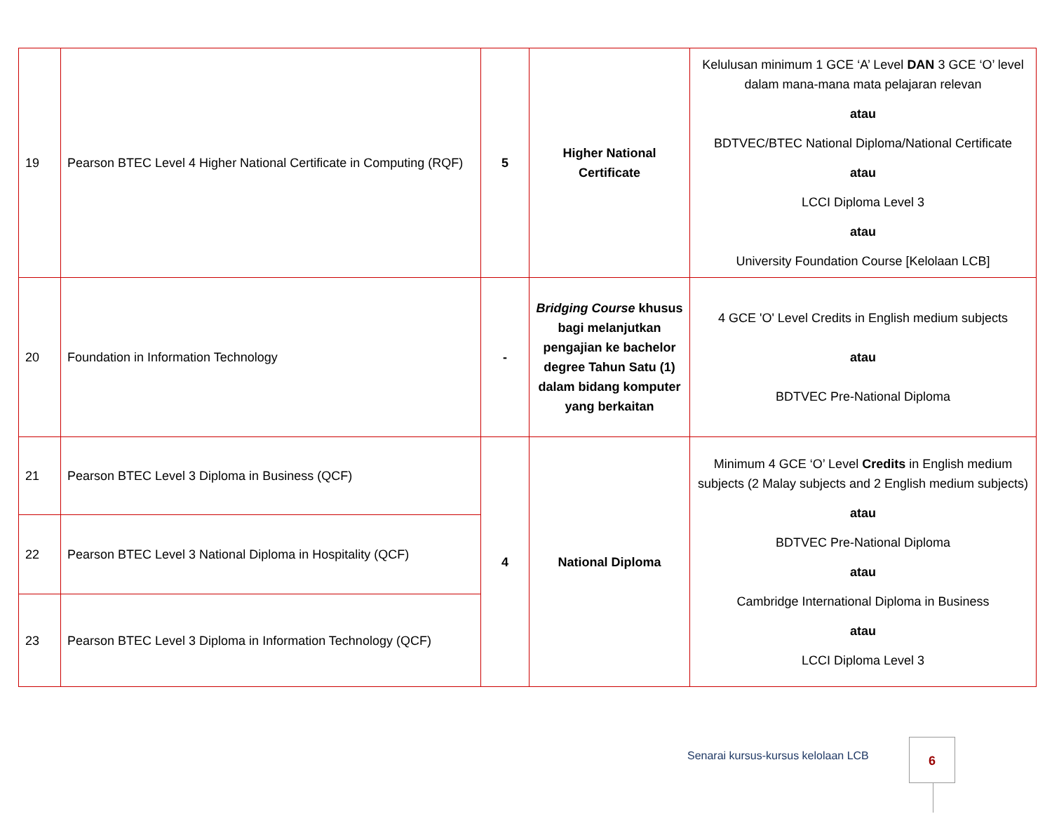| 19 | Pearson BTEC Level 4 Higher National Certificate in Computing (RQF) | 5 | Higher National Certificate | Kelulusan minimum 1 GCE ‘A’ Level DAN 3 GCE ‘O’ level dalam mana-mana mata pelajaran relevan atau BDTVEC/BTEC National Diploma/National Certificate atau LCCI Diploma Level 3 atau University Foundation Course [Kelolaan LCB] |
| 20 | Foundation in Information Technology | - | Bridging Course khusus bagi melanjutkan pengajian ke bachelor degree Tahun Satu (1) dalam bidang komputer yang berkaitan | 4 GCE 'O' Level Credits in English medium subjects atau BDTVEC Pre-National Diploma |
| 21 | Pearson BTEC Level 3 Diploma in Business (QCF) | 4 | National Diploma | Minimum 4 GCE ‘O’ Level Credits in English medium subjects (2 Malay subjects and 2 English medium subjects) atau BDTVEC Pre-National Diploma atau Cambridge International Diploma in Business atau LCCI Diploma Level 3 |
| 22 | Pearson BTEC Level 3 National Diploma in Hospitality (QCF) | | | |
| 23 | Pearson BTEC Level 3 Diploma in Information Technology (QCF) | | | |
Senarai kursus-kursus kelolaan LCB
6